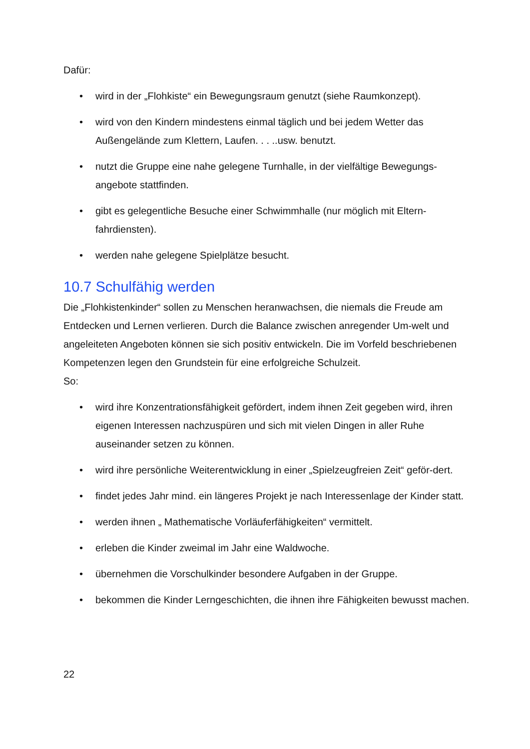Dafür:
• wird in der „Flohkiste“ ein Bewegungsraum genutzt (siehe Raumkonzept).
• wird von den Kindern mindestens einmal täglich und bei jedem Wetter das Außengelände zum Klettern, Laufen. . . ..usw. benutzt.
• nutzt die Gruppe eine nahe gelegene Turnhalle, in der vielfältige Bewegungs-angebote stattfinden.
• gibt es gelegentliche Besuche einer Schwimmhalle (nur möglich mit Eltern-fahrdiensten).
• werden nahe gelegene Spielplätze besucht.
10.7 Schulfähig werden
Die „Flohkistenkinder“ sollen zu Menschen heranwachsen, die niemals die Freude am Entdecken und Lernen verlieren. Durch die Balance zwischen anregender Um-welt und angeleiteten Angeboten können sie sich positiv entwickeln. Die im Vorfeld beschriebenen Kompetenzen legen den Grundstein für eine erfolgreiche Schulzeit.
So:
• wird ihre Konzentrationsfähigkeit gefördert, indem ihnen Zeit gegeben wird, ihren eigenen Interessen nachzuspüren und sich mit vielen Dingen in aller Ruhe auseinander setzen zu können.
• wird ihre persönliche Weiterentwicklung in einer „Spielzeugfreien Zeit“ geför-dert.
• findet jedes Jahr mind. ein längeres Projekt je nach Interessenlage der Kinder statt.
• werden ihnen „ Mathematische Vorläuferfähigkeiten“ vermittelt.
• erleben die Kinder zweimal im Jahr eine Waldwoche.
• übernehmen die Vorschulkinder besondere Aufgaben in der Gruppe.
• bekommen die Kinder Lerngeschichten, die ihnen ihre Fähigkeiten bewusst machen.
22